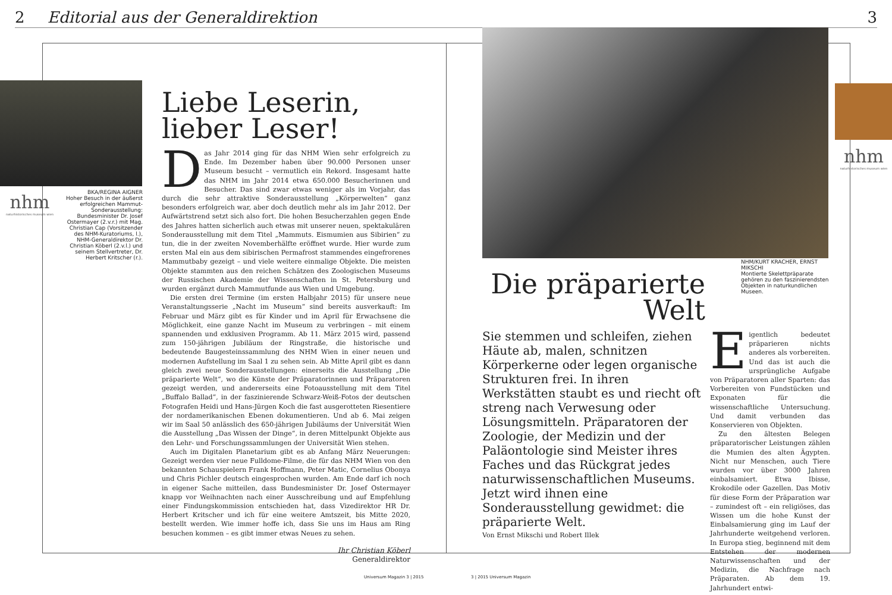2 Editorial aus der Generaldirektion 3
nhm
naturhistorisches museum wien
BKA/REGINA AIGNER
Hoher Besuch in der äußerst erfolgreichen Mammut-Sonderausstellung: Bundesminister Dr. Josef Ostermayer (2.v.r.) mit Mag. Christian Cap (Vorsitzender des NHM-Kuratoriums, l.), NHM-Generaldirektor Dr. Christian Köberl (2.v.l.) und seinem Stellvertreter, Dr. Herbert Kritscher (r.).
Liebe Leserin,
lieber Leser!
Das Jahr 2014 ging für das NHM Wien sehr erfolgreich zu Ende. Im Dezember haben über 90.000 Personen unser Museum besucht – vermutlich ein Rekord. Insgesamt hatte das NHM im Jahr 2014 etwa 650.000 Besucherinnen und Besucher. Das sind zwar etwas weniger als im Vorjahr, das durch die sehr attraktive Sonderausstellung „Körperwelten“ ganz besonders erfolgreich war, aber doch deutlich mehr als im Jahr 2012. Der Aufwärtstrend setzt sich also fort. Die hohen Besucherzahlen gegen Ende des Jahres hatten sicherlich auch etwas mit unserer neuen, spektakulären Sonderausstellung mit dem Titel „Mammuts. Eismumien aus Sibirien“ zu tun, die in der zweiten Novemberhälfte eröffnet wurde. Hier wurde zum ersten Mal ein aus dem sibirischen Permafrost stammendes eingefrorenes Mammutbaby gezeigt – und viele weitere einmalige Objekte. Die meisten Objekte stammten aus den reichen Schätzen des Zoologischen Museums der Russischen Akademie der Wissenschaften in St. Petersburg und wurden ergänzt durch Mammutfunde aus Wien und Umgebung.
Die ersten drei Termine (im ersten Halbjahr 2015) für unsere neue Veranstaltungsserie „Nacht im Museum“ sind bereits ausverkauft: Im Februar und März gibt es für Kinder und im April für Erwachsene die Möglichkeit, eine ganze Nacht im Museum zu verbringen – mit einem spannenden und exklusiven Programm. Ab 11. März 2015 wird, passend zum 150-jährigen Jubiläum der Ringstraße, die historische und bedeutende Baugesteinssammlung des NHM Wien in einer neuen und modernen Aufstellung im Saal 1 zu sehen sein. Ab Mitte April gibt es dann gleich zwei neue Sonderausstellungen: einerseits die Ausstellung „Die präparierte Welt“, wo die Künste der Präparatorinnen und Präparatoren gezeigt werden, und andererseits eine Fotoausstellung mit dem Titel „Buffalo Ballad“, in der faszinierende Schwarz-Weiß-Fotos der deutschen Fotografen Heidi und Hans-Jürgen Koch die fast ausgerotteten Riesentiere der nordamerikanischen Ebenen dokumentieren. Und ab 6. Mai zeigen wir im Saal 50 anlässlich des 650-jährigen Jubiläums der Universität Wien die Ausstellung „Das Wissen der Dinge“, in deren Mittelpunkt Objekte aus den Lehr- und Forschungssammlungen der Universität Wien stehen.
Auch im Digitalen Planetarium gibt es ab Anfang März Neuerungen: Gezeigt werden vier neue Fulldome-Filme, die für das NHM Wien von den bekannten Schauspielern Frank Hoffmann, Peter Matic, Cornelius Obonya und Chris Pichler deutsch eingesprochen wurden. Am Ende darf ich noch in eigener Sache mitteilen, dass Bundesminister Dr. Josef Ostermayer knapp vor Weihnachten nach einer Ausschreibung und auf Empfehlung einer Findungskommission entschieden hat, dass Vizedirektor HR Dr. Herbert Kritscher und ich für eine weitere Amtszeit, bis Mitte 2020, bestellt werden. Wie immer hoffe ich, dass Sie uns im Haus am Ring besuchen kommen – es gibt immer etwas Neues zu sehen.
Ihr Christian Köberl
Generaldirektor
NHM/KURT KRACHER, ERNST MIKSCHI
Montierte Skelettpräparate gehören zu den faszinierendsten Objekten in naturkundlichen Museen.
Die präparierte
Welt
Sie stemmen und schleifen, ziehen Häute ab, malen, schnitzen Körperkerne oder legen organische Strukturen frei. In ihren Werkstätten staubt es und riecht oft streng nach Verwesung oder Lösungsmitteln. Präparatoren der Zoologie, der Medizin und der Paläontologie sind Meister ihres Faches und das Rückgrat jedes naturwissenschaftlichen Museums. Jetzt wird ihnen eine Sonderausstellung gewidmet: die präparierte Welt.
Von Ernst Mikschi und Robert Illek
Eigentlich bedeutet präparieren nichts anderes als vorbereiten. Und das ist auch die ursprüngliche Aufgabe von Präparatoren aller Sparten: das Vorbereiten von Fundstücken und Exponaten für die wissenschaftliche Untersuchung. Und damit verbunden das Konservieren von Objekten.
Zu den ältesten Belegen präparatorischer Leistungen zählen die Mumien des alten Ägypten. Nicht nur Menschen, auch Tiere wurden vor über 3000 Jahren einbalsamiert. Etwa Ibisse, Krokodile oder Gazellen. Das Motiv für diese Form der Präparation war – zumindest oft – ein religiöses, das Wissen um die hohe Kunst der Einbalsamierung ging im Lauf der Jahrhunderte weitgehend verloren. In Europa stieg, beginnend mit dem Entstehen der modernen Naturwissenschaften und der Medizin, die Nachfrage nach Präparaten. Ab dem 19. Jahrhundert entwi-
nhm
naturhistorisches museum wien
Universum Magazin 3 | 2015 3 | 2015 Universum Magazin